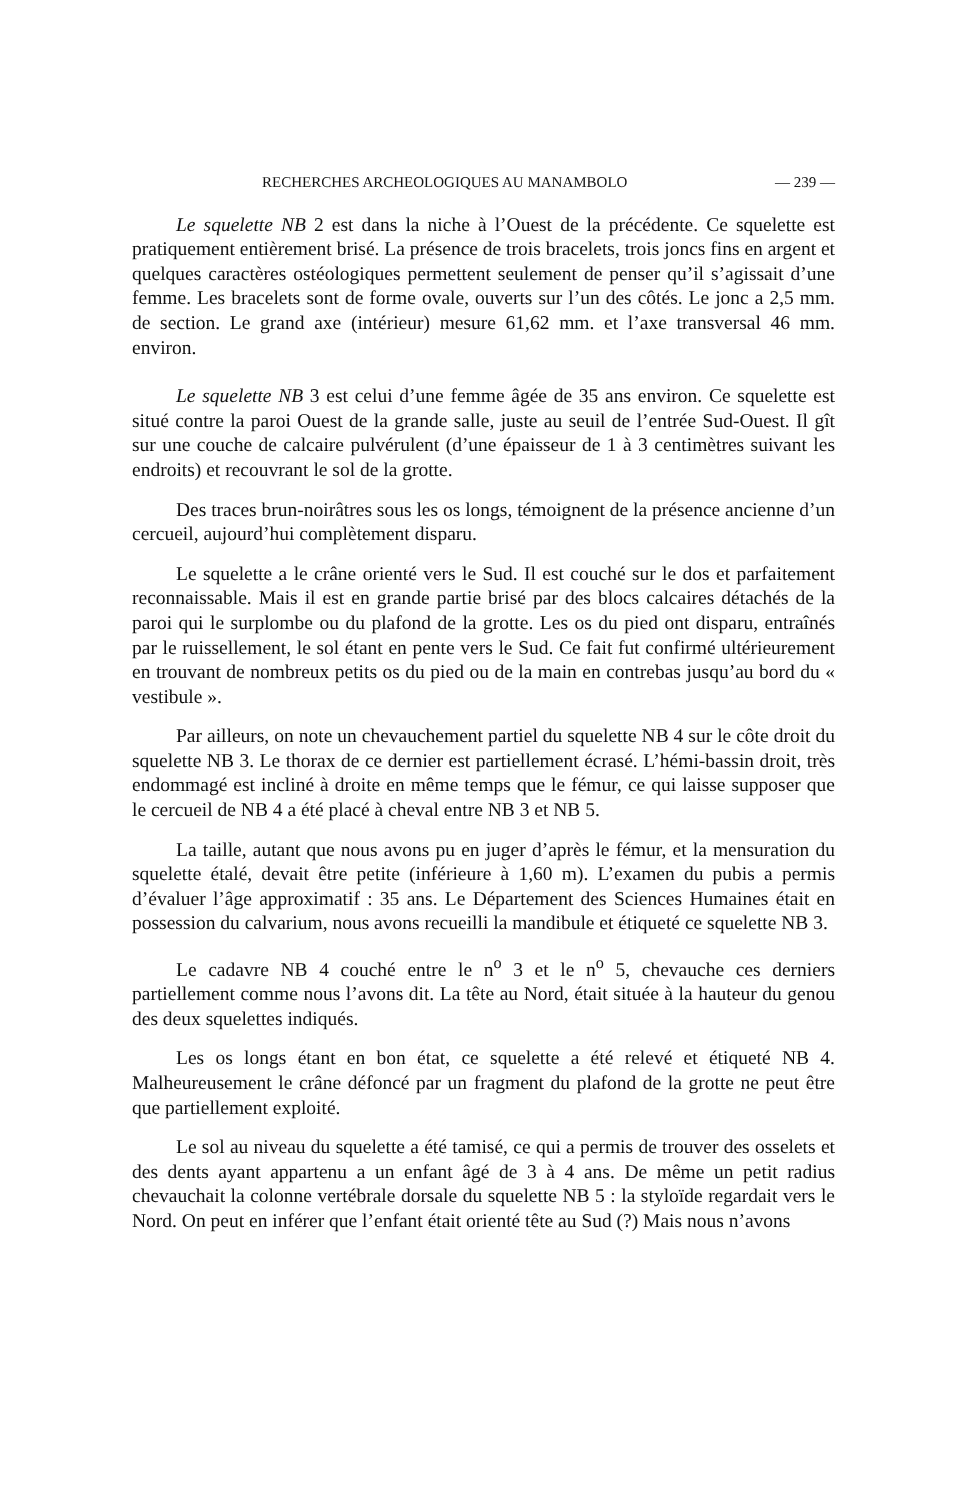RECHERCHES ARCHEOLOGIQUES AU MANAMBOLO — 239 —
Le squelette NB 2 est dans la niche à l’Ouest de la précédente. Ce squelette est pratiquement entièrement brisé. La présence de trois bracelets, trois joncs fins en argent et quelques caractères ostéologiques permettent seulement de penser qu’il s’agissait d’une femme. Les bracelets sont de forme ovale, ouverts sur l’un des côtés. Le jonc a 2,5 mm. de section. Le grand axe (intérieur) mesure 61,62 mm. et l’axe transversal 46 mm. environ.
Le squelette NB 3 est celui d’une femme âgée de 35 ans environ. Ce squelette est situé contre la paroi Ouest de la grande salle, juste au seuil de l’entrée Sud-Ouest. Il gît sur une couche de calcaire pulvérulent (d’une épaisseur de 1 à 3 centimètres suivant les endroits) et recouvrant le sol de la grotte.
Des traces brun-noirâtres sous les os longs, témoignent de la présence ancienne d’un cercueil, aujourd’hui complètement disparu.
Le squelette a le crâne orienté vers le Sud. Il est couché sur le dos et parfaitement reconnaissable. Mais il est en grande partie brisé par des blocs calcaires détachés de la paroi qui le surplombe ou du plafond de la grotte. Les os du pied ont disparu, entraînés par le ruissellement, le sol étant en pente vers le Sud. Ce fait fut confirmé ultérieurement en trouvant de nombreux petits os du pied ou de la main en contrebas jusqu’au bord du « vestibule ».
Par ailleurs, on note un chevauchement partiel du squelette NB 4 sur le côte droit du squelette NB 3. Le thorax de ce dernier est partiellement écrasé. L’hémi-bassin droit, très endommagé est incliné à droite en même temps que le fémur, ce qui laisse supposer que le cercueil de NB 4 a été placé à cheval entre NB 3 et NB 5.
La taille, autant que nous avons pu en juger d’après le fémur, et la mensuration du squelette étalé, devait être petite (inférieure à 1,60 m). L’examen du pubis a permis d’évaluer l’âge approximatif : 35 ans. Le Département des Sciences Humaines était en possession du calvarium, nous avons recueilli la mandibule et étiqueté ce squelette NB 3.
Le cadavre NB 4 couché entre le n<sup>o</sup> 3 et le n<sup>o</sup> 5, chevauche ces derniers partiellement comme nous l’avons dit. La tête au Nord, était située à la hauteur du genou des deux squelettes indiqués.
Les os longs étant en bon état, ce squelette a été relevé et étiqueté NB 4. Malheureusement le crâne défoncé par un fragment du plafond de la grotte ne peut être que partiellement exploité.
Le sol au niveau du squelette a été tamisé, ce qui a permis de trouver des osselets et des dents ayant appartenu a un enfant âgé de 3 à 4 ans. De même un petit radius chevauchait la colonne vertébrale dorsale du squelette NB 5 : la styloïde regardait vers le Nord. On peut en inférer que l’enfant était orienté tête au Sud (?) Mais nous n’avons